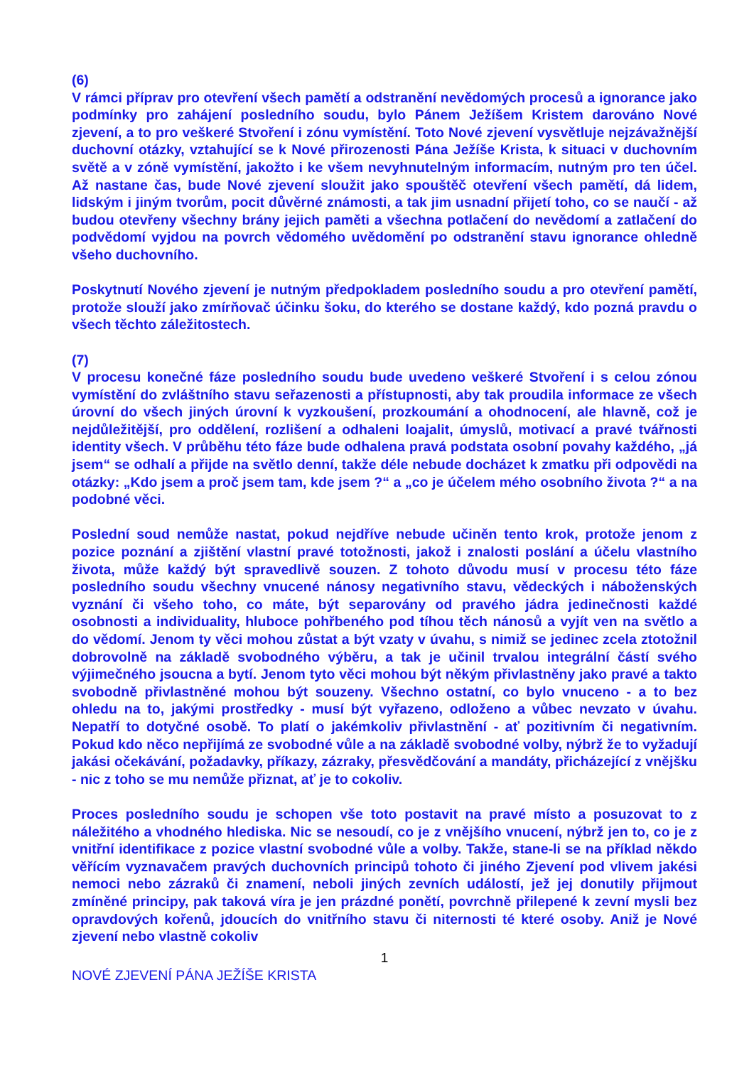(6)
V rámci příprav pro otevření všech pamětí a odstranění nevědomých procesů a ignorance jako podmínky pro zahájení posledního soudu, bylo Pánem Ježíšem Kristem darováno Nové zjevení, a to pro veškeré Stvoření i zónu vymístění. Toto Nové zjevení vysvětluje nejzávažnější duchovní otázky, vztahující se k Nové přirozenosti Pána Ježíše Krista, k situaci v duchovním světě a v zóně vymístění, jakožto i ke všem nevyhnutelným informacím, nutným pro ten účel. Až nastane čas, bude Nové zjevení sloužit jako spouštěč otevření všech pamětí, dá lidem, lidským i jiným tvorům, pocit důvěrné známosti, a tak jim usnadní přijetí toho, co se naučí - až budou otevřeny všechny brány jejich paměti a všechna potlačení do nevědomí a zatlačení do podvědomí vyjdou na povrch vědomého uvědomění po odstranění stavu ignorance ohledně všeho duchovního.
Poskytnutí Nového zjevení je nutným předpokladem posledního soudu a pro otevření pamětí, protože slouží jako zmírňovač účinku šoku, do kterého se dostane každý, kdo pozná pravdu o všech těchto záležitostech.
(7)
V procesu konečné fáze posledního soudu bude uvedeno veškeré Stvoření i s celou zónou vymístění do zvláštního stavu seřazenosti a přístupnosti, aby tak proudila informace ze všech úrovní do všech jiných úrovní k vyzkoušení, prozkoumání a ohodnocení, ale hlavně, což je nejdůležitější, pro oddělení, rozlišení a odhaleni loajalit, úmyslů, motivací a pravé tvářnosti identity všech. V průběhu této fáze bude odhalena pravá podstata osobní povahy každého, „já jsem“ se odhalí a přijde na světlo denní, takže déle nebude docházet k zmatku při odpovědi na otázky: „Kdo jsem a proč jsem tam, kde jsem ?“ a „co je účelem mého osobního života ?“ a na podobné věci.
Poslední soud nemůže nastat, pokud nejdříve nebude učiněn tento krok, protože jenom z pozice poznání a zjištění vlastní pravé totožnosti, jakož i znalosti poslání a účelu vlastního života, může každý být spravedlivě souzen. Z tohoto důvodu musí v procesu této fáze posledního soudu všechny vnucené nánosy negativního stavu, vědeckých i náboženských vyznání či všeho toho, co máte, být separovány od pravého jádra jedinečnosti každé osobnosti a individuality, hluboce pohřbeného pod tíhou těch nánosů a vyjít ven na světlo a do vědomí. Jenom ty věci mohou zůstat a být vzaty v úvahu, s nimiž se jedinec zcela ztotožnil dobrovolně na základě svobodného výběru, a tak je učinil trvalou integrální částí svého výjimečného jsoucna a bytí. Jenom tyto věci mohou být někým přivlastněny jako pravé a takto svobodně přivlastněné mohou být souzeny. Všechno ostatní, co bylo vnuceno - a to bez ohledu na to, jakými prostředky - musí být vyřazeno, odloženo a vůbec nevzato v úvahu. Nepatří to dotyčné osobě. To platí o jakémkoliv přivlastnění - ať pozitivním či negativním. Pokud kdo něco nepřijímá ze svobodné vůle a na základě svobodné volby, nýbrž že to vyžadují jakási očekávání, požadavky, příkazy, zázraky, přesvědčování a mandáty, přicházející z vnějšku - nic z toho se mu nemůže přiznat, ať je to cokoliv.
Proces posledního soudu je schopen vše toto postavit na pravé místo a posuzovat to z náležitého a vhodného hlediska. Nic se nesoudí, co je z vnějšího vnucení, nýbrž jen to, co je z vnitřní identifikace z pozice vlastní svobodné vůle a volby. Takže, stane-li se na příklad někdo věřícím vyznavačem pravých duchovních principů tohoto či jiného Zjevení pod vlivem jakési nemoci nebo zázraků či znamení, neboli jiných zevních událostí, jež jej donutily přijmout zmíněné principy, pak taková víra je jen prázdné ponětí, povrchně přilepené k zevní mysli bez opravdových kořenů, jdoucích do vnitřního stavu či niternosti té které osoby. Aniž je Nové zjevení nebo vlastně cokoliv
1
NOVÉ ZJEVENÍ PÁNA JEŽÍŠE KRISTA